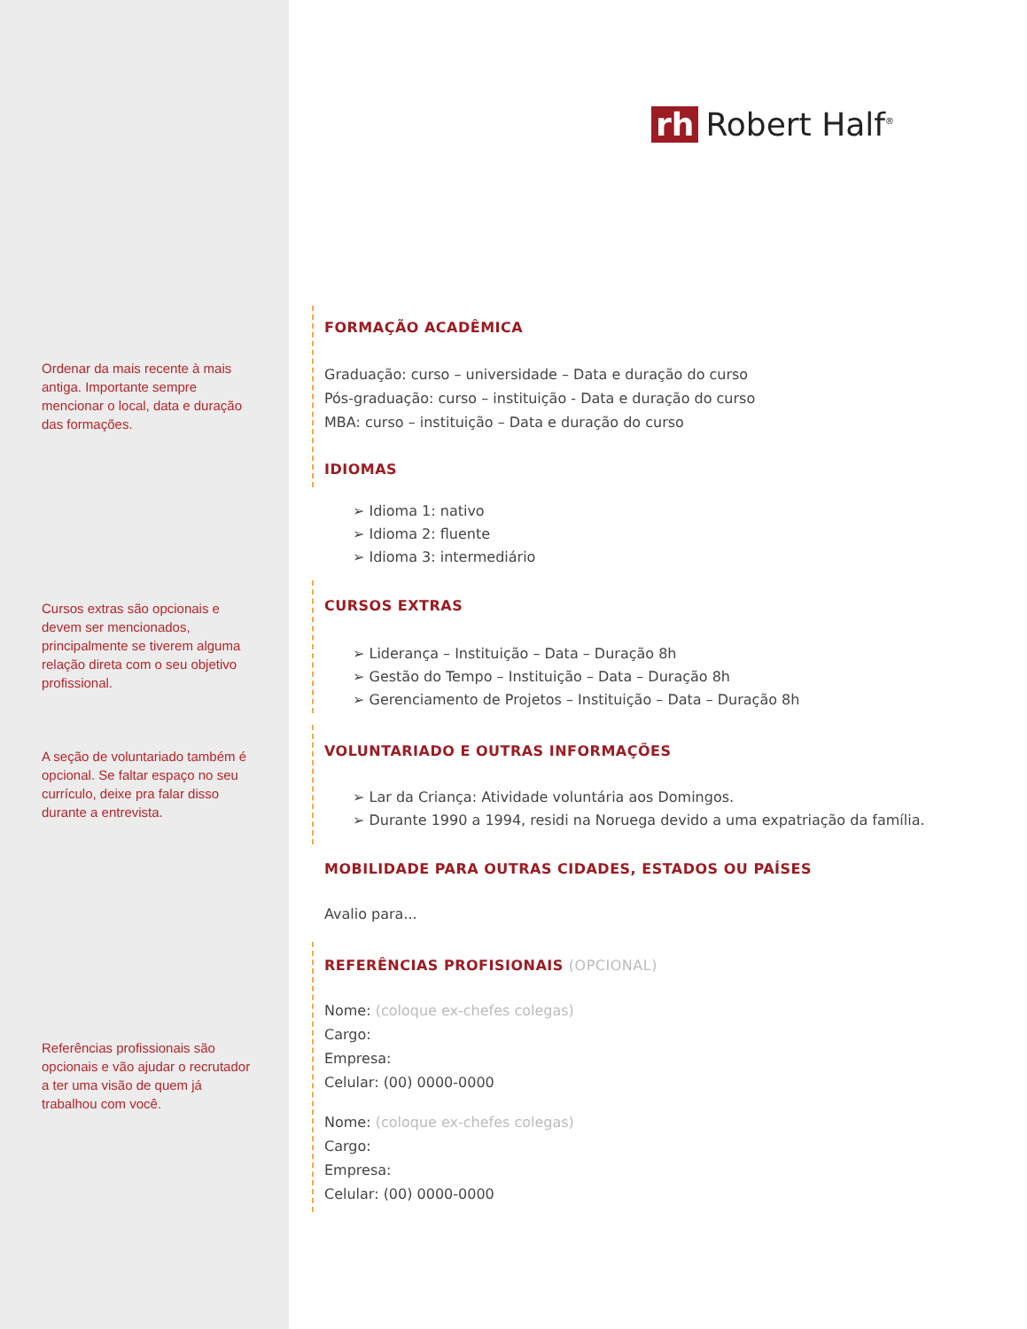rh Robert Half<sup>®</sup>
Ordenar da mais recente à mais antiga. Importante sempre mencionar o local, data e duração das formações.
Cursos extras são opcionais e devem ser mencionados, principalmente se tiverem alguma relação direta com o seu objetivo profissional.
A seção de voluntariado também é opcional. Se faltar espaço no seu currículo, deixe pra falar disso durante a entrevista.
Referências profissionais são opcionais e vão ajudar o recrutador a ter uma visão de quem já trabalhou com você.
FORMAÇÃO ACADÊMICA
Graduação: curso – universidade – Data e duração do curso
Pós-graduação: curso – instituição - Data e duração do curso
MBA: curso – instituição – Data e duração do curso
IDIOMAS
➢ Idioma 1: nativo
➢ Idioma 2: fluente
➢ Idioma 3: intermediário
CURSOS EXTRAS
➢ Liderança – Instituição – Data – Duração 8h
➢ Gestão do Tempo – Instituição – Data – Duração 8h
➢ Gerenciamento de Projetos – Instituição – Data – Duração 8h
VOLUNTARIADO E OUTRAS INFORMAÇÕES
➢ Lar da Criança: Atividade voluntária aos Domingos.
➢ Durante 1990 a 1994, residi na Noruega devido a uma expatriação da família.
MOBILIDADE PARA OUTRAS CIDADES, ESTADOS OU PAÍSES
Avalio para...
REFERÊNCIAS PROFISIONAIS (OPCIONAL)
Nome: (coloque ex-chefes colegas)
Cargo:
Empresa:
Celular: (00) 0000-0000
Nome: (coloque ex-chefes colegas)
Cargo:
Empresa:
Celular: (00) 0000-0000